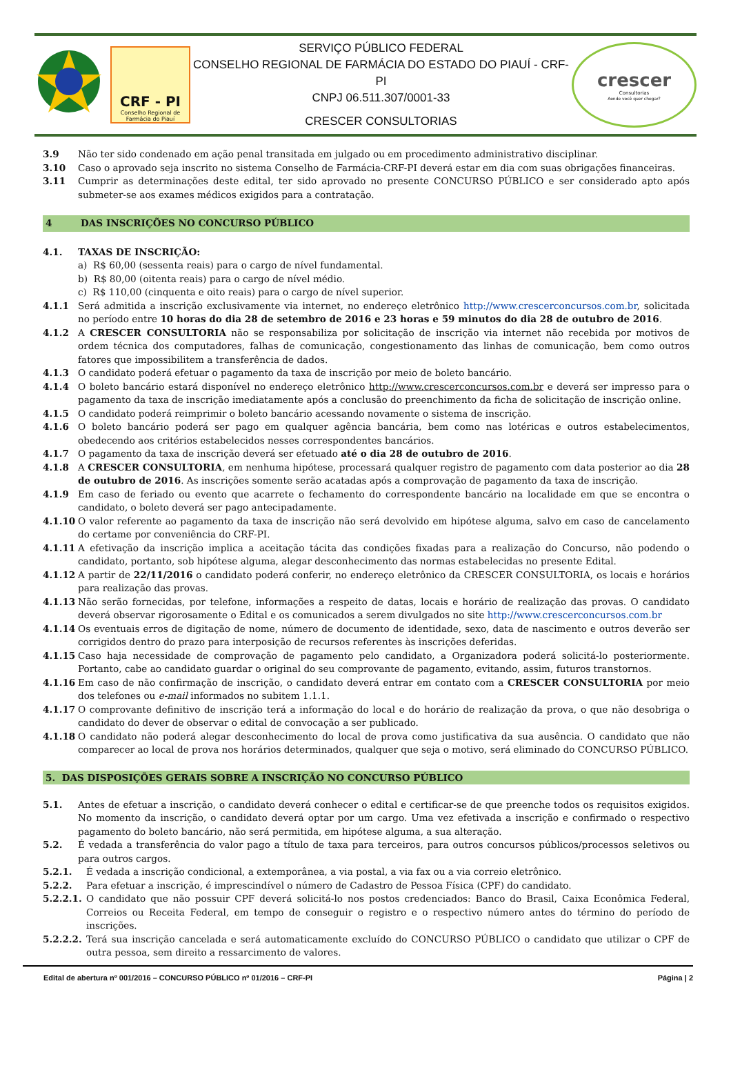CRF - PI
Conselho Regional de
Farmácia do Piauí
SERVIÇO PÚBLICO FEDERAL
CONSELHO REGIONAL DE FARMÁCIA DO ESTADO DO PIAUÍ - CRF-PI
CNPJ 06.511.307/0001-33
CRESCER CONSULTORIAS
crescer
Consultorias
Aonde você quer chegar?
3.9 Não ter sido condenado em ação penal transitada em julgado ou em procedimento administrativo disciplinar.
3.10 Caso o aprovado seja inscrito no sistema Conselho de Farmácia-CRF-PI deverá estar em dia com suas obrigações financeiras.
3.11 Cumprir as determinações deste edital, ter sido aprovado no presente CONCURSO PÚBLICO e ser considerado apto após submeter-se aos exames médicos exigidos para a contratação.
4 DAS INSCRIÇÕES NO CONCURSO PÚBLICO
4.1. TAXAS DE INSCRIÇÃO:
a) R$ 60,00 (sessenta reais) para o cargo de nível fundamental.
b) R$ 80,00 (oitenta reais) para o cargo de nível médio.
c) R$ 110,00 (cinquenta e oito reais) para o cargo de nível superior.
4.1.1 Será admitida a inscrição exclusivamente via internet, no endereço eletrônico http://www.crescerconcursos.com.br, solicitada no período entre 10 horas do dia 28 de setembro de 2016 e 23 horas e 59 minutos do dia 28 de outubro de 2016.
4.1.2 A CRESCER CONSULTORIA não se responsabiliza por solicitação de inscrição via internet não recebida por motivos de ordem técnica dos computadores, falhas de comunicação, congestionamento das linhas de comunicação, bem como outros fatores que impossibilitem a transferência de dados.
4.1.3 O candidato poderá efetuar o pagamento da taxa de inscrição por meio de boleto bancário.
4.1.4 O boleto bancário estará disponível no endereço eletrônico http://www.crescerconcursos.com.br e deverá ser impresso para o pagamento da taxa de inscrição imediatamente após a conclusão do preenchimento da ficha de solicitação de inscrição online.
4.1.5 O candidato poderá reimprimir o boleto bancário acessando novamente o sistema de inscrição.
4.1.6 O boleto bancário poderá ser pago em qualquer agência bancária, bem como nas lotéricas e outros estabelecimentos, obedecendo aos critérios estabelecidos nesses correspondentes bancários.
4.1.7 O pagamento da taxa de inscrição deverá ser efetuado até o dia 28 de outubro de 2016.
4.1.8 A CRESCER CONSULTORIA, em nenhuma hipótese, processará qualquer registro de pagamento com data posterior ao dia 28 de outubro de 2016. As inscrições somente serão acatadas após a comprovação de pagamento da taxa de inscrição.
4.1.9 Em caso de feriado ou evento que acarrete o fechamento do correspondente bancário na localidade em que se encontra o candidato, o boleto deverá ser pago antecipadamente.
4.1.10 O valor referente ao pagamento da taxa de inscrição não será devolvido em hipótese alguma, salvo em caso de cancelamento do certame por conveniência do CRF-PI.
4.1.11 A efetivação da inscrição implica a aceitação tácita das condições fixadas para a realização do Concurso, não podendo o candidato, portanto, sob hipótese alguma, alegar desconhecimento das normas estabelecidas no presente Edital.
4.1.12 A partir de 22/11/2016 o candidato poderá conferir, no endereço eletrônico da CRESCER CONSULTORIA, os locais e horários para realização das provas.
4.1.13 Não serão fornecidas, por telefone, informações a respeito de datas, locais e horário de realização das provas. O candidato deverá observar rigorosamente o Edital e os comunicados a serem divulgados no site http://www.crescerconcursos.com.br
4.1.14 Os eventuais erros de digitação de nome, número de documento de identidade, sexo, data de nascimento e outros deverão ser corrigidos dentro do prazo para interposição de recursos referentes às inscrições deferidas.
4.1.15 Caso haja necessidade de comprovação de pagamento pelo candidato, a Organizadora poderá solicitá-lo posteriormente. Portanto, cabe ao candidato guardar o original do seu comprovante de pagamento, evitando, assim, futuros transtornos.
4.1.16 Em caso de não confirmação de inscrição, o candidato deverá entrar em contato com a CRESCER CONSULTORIA por meio dos telefones ou e-mail informados no subitem 1.1.1.
4.1.17 O comprovante definitivo de inscrição terá a informação do local e do horário de realização da prova, o que não desobriga o candidato do dever de observar o edital de convocação a ser publicado.
4.1.18 O candidato não poderá alegar desconhecimento do local de prova como justificativa da sua ausência. O candidato que não comparecer ao local de prova nos horários determinados, qualquer que seja o motivo, será eliminado do CONCURSO PÚBLICO.
5. DAS DISPOSIÇÕES GERAIS SOBRE A INSCRIÇÃO NO CONCURSO PÚBLICO
5.1. Antes de efetuar a inscrição, o candidato deverá conhecer o edital e certificar-se de que preenche todos os requisitos exigidos. No momento da inscrição, o candidato deverá optar por um cargo. Uma vez efetivada a inscrição e confirmado o respectivo pagamento do boleto bancário, não será permitida, em hipótese alguma, a sua alteração.
5.2. É vedada a transferência do valor pago a título de taxa para terceiros, para outros concursos públicos/processos seletivos ou para outros cargos.
5.2.1. É vedada a inscrição condicional, a extemporânea, a via postal, a via fax ou a via correio eletrônico.
5.2.2. Para efetuar a inscrição, é imprescindível o número de Cadastro de Pessoa Física (CPF) do candidato.
5.2.2.1.
O candidato que não possuir CPF deverá solicitá-lo nos postos credenciados: Banco do Brasil, Caixa Econômica Federal, Correios ou Receita Federal, em tempo de conseguir o registro e o respectivo número antes do término do período de inscrições.
5.2.2.2.
Terá sua inscrição cancelada e será automaticamente excluído do CONCURSO PÚBLICO o candidato que utilizar o CPF de outra pessoa, sem direito a ressarcimento de valores.
Edital de abertura nº 001/2016 – CONCURSO PÚBLICO nº 01/2016 – CRF-PI Página | 2